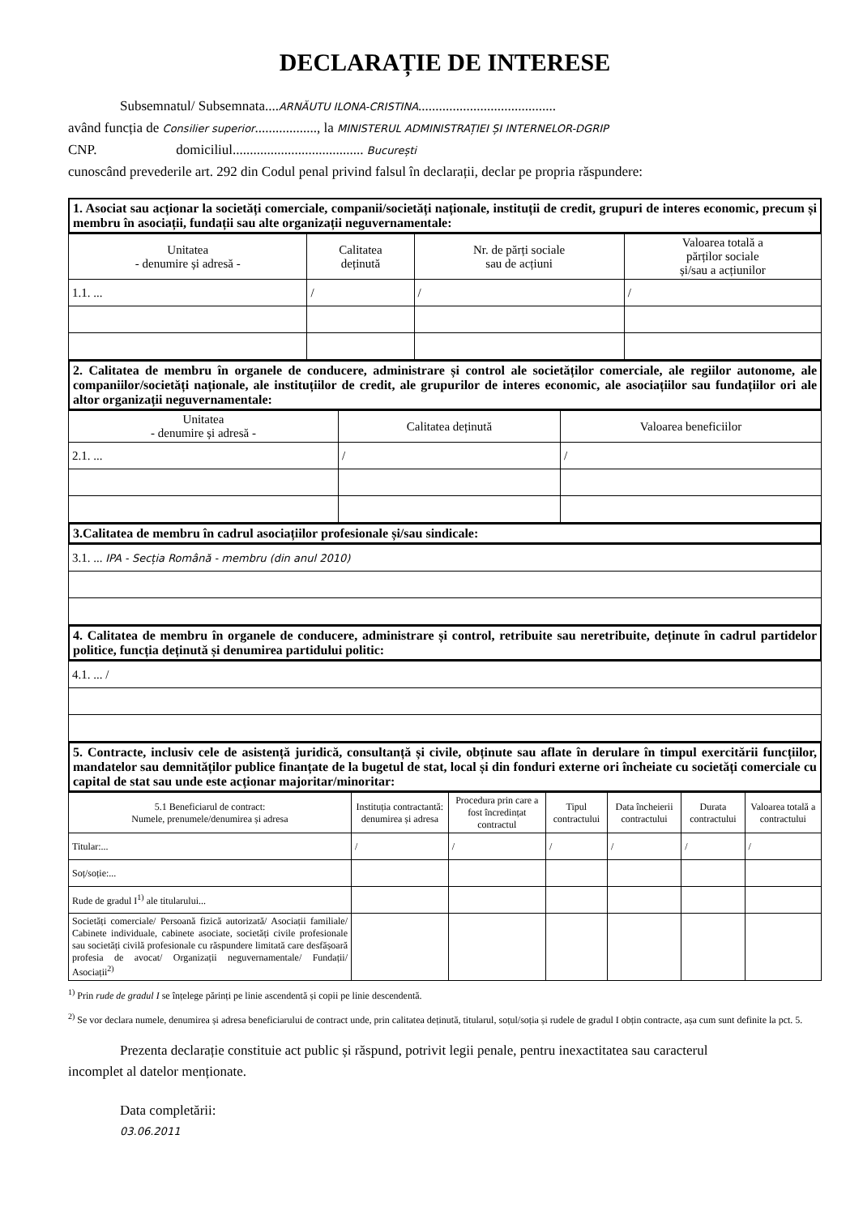DECLARAȚIE DE INTERESE
Subsemnatul/ Subsemnata....ARNĂUTU ILONA-CRISTINA........................................
având funcția de Consilier superior.................., la MINISTERUL ADMINISTRAȚIEI ȘI INTERNELOR-DGRIP
CNP. domiciliul...................................... București
cunoscând prevederile art. 292 din Codul penal privind falsul în declarații, declar pe propria răspundere:
1. Asociat sau acționar la societăți comerciale, companii/societăți naționale, instituții de credit, grupuri de interes economic, precum și membru în asociații, fundații sau alte organizații neguvernamentale:
| Unitatea - denumire și adresă - | Calitatea deținută | Nr. de părți sociale sau de acțiuni | Valoarea totală a părților sociale și/sau a acțiunilor |
| --- | --- | --- | --- |
| 1.1. ... | / | / | / |
2. Calitatea de membru în organele de conducere, administrare și control ale societăților comerciale, ale regiilor autonome, ale companiilor/societăți naționale, ale instituțiilor de credit, ale grupurilor de interes economic, ale asociațiilor sau fundațiilor ori ale altor organizații neguvernamentale:
| Unitatea - denumire și adresă - | Calitatea deținută | Valoarea beneficiilor |
| --- | --- | --- |
| 2.1. ... | / | / |
3.Calitatea de membru în cadrul asociațiilor profesionale și/sau sindicale:
| 3.1. ... IPA - Secția Română - membru (din anul 2010) |
4. Calitatea de membru în organele de conducere, administrare și control, retribuite sau neretribuite, deținute în cadrul partidelor politice, funcția deținută și denumirea partidului politic:
| 4.1. ... / |
5. Contracte, inclusiv cele de asistență juridică, consultanță și civile, obținute sau aflate în derulare în timpul exercitării funcțiilor, mandatelor sau demnităților publice finanțate de la bugetul de stat, local și din fonduri externe ori încheiate cu societăți comerciale cu capital de stat sau unde este acționar majoritar/minoritar:
| 5.1 Beneficiarul de contract: Numele, prenumele/denumirea și adresa | Instituția contractantă: denumirea și adresa | Procedura prin care a fost încredințat contractul | Tipul contractului | Data încheierii contractului | Durata contractului | Valoarea totală a contractului |
| --- | --- | --- | --- | --- | --- | --- |
| Titular:... | / | / | / | / | / | / |
| Soț/soție:... | | | | | | |
| Rude de gradul I<sup>1)</sup> ale titularului... | | | | | | |
| Societăți comerciale/ Persoană fizică autorizată/ Asociații familiale/ Cabinete individuale, cabinete asociate, societăți civile profesionale sau societăți civilă profesionale cu răspundere limitată care desfășoară profesia de avocat/ Organizații neguvernamentale/ Fundații/ Asociații<sup>2)</sup> | | | | | | |
<sup>1)</sup> Prin rude de gradul I se înțelege părinți pe linie ascendentă și copii pe linie descendentă.
<sup>2)</sup> Se vor declara numele, denumirea și adresa beneficiarului de contract unde, prin calitatea deținută, titularul, soțul/soția și rudele de gradul I obțin contracte, așa cum sunt definite la pct. 5.
Prezenta declarație constituie act public și răspund, potrivit legii penale, pentru inexactitatea sau caracterul
incomplet al datelor menționate.
Data completării:
03.06.2011